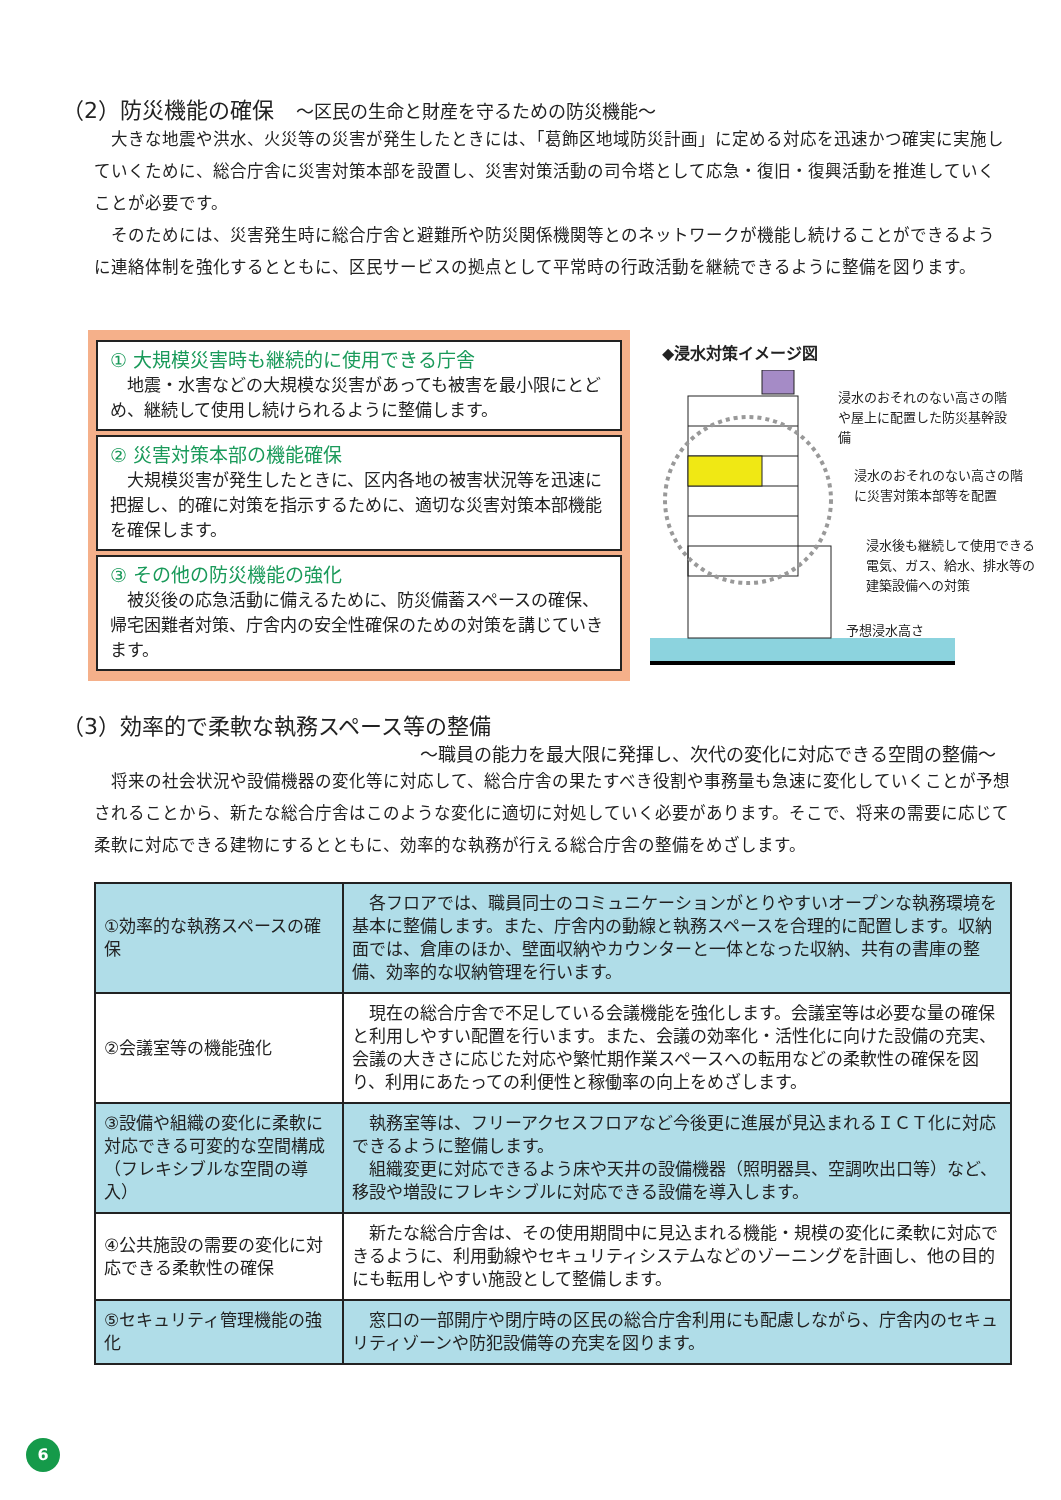（2）防災機能の確保　～区民の生命と財産を守るための防災機能～
大きな地震や洪水、火災等の災害が発生したときには、「葛飾区地域防災計画」に定める対応を迅速かつ確実に実施していくために、総合庁舎に災害対策本部を設置し、災害対策活動の司令塔として応急・復旧・復興活動を推進していくことが必要です。
そのためには、災害発生時に総合庁舎と避難所や防災関係機関等とのネットワークが機能し続けることができるように連絡体制を強化するとともに、区民サービスの拠点として平常時の行政活動を継続できるように整備を図ります。
① 大規模災害時も継続的に使用できる庁舎
　地震・水害などの大規模な災害があっても被害を最小限にとどめ、継続して使用し続けられるように整備します。
② 災害対策本部の機能確保
　大規模災害が発生したときに、区内各地の被害状況等を迅速に把握し、的確に対策を指示するために、適切な災害対策本部機能を確保します。
③ その他の防災機能の強化
　被災後の応急活動に備えるために、防災備蓄スペースの確保、帰宅困難者対策、庁舎内の安全性確保のための対策を講じていきます。
◆浸水対策イメージ図
浸水のおそれのない高さの階や屋上に配置した防災基幹設備
浸水のおそれのない高さの階に災害対策本部等を配置
浸水後も継続して使用できる電気、ガス、給水、排水等の建築設備への対策
予想浸水高さ
（3）効率的で柔軟な執務スペース等の整備
～職員の能力を最大限に発揮し、次代の変化に対応できる空間の整備～
将来の社会状況や設備機器の変化等に対応して、総合庁舎の果たすべき役割や事務量も急速に変化していくことが予想されることから、新たな総合庁舎はこのような変化に適切に対処していく必要があります。そこで、将来の需要に応じて柔軟に対応できる建物にするとともに、効率的な執務が行える総合庁舎の整備をめざします。
| ①効率的な執務スペースの確保 | 各フロアでは、職員同士のコミュニケーションがとりやすいオープンな執務環境を基本に整備します。また、庁舎内の動線と執務スペースを合理的に配置します。収納面では、倉庫のほか、壁面収納やカウンターと一体となった収納、共有の書庫の整備、効率的な収納管理を行います。 |
| ②会議室等の機能強化 | 現在の総合庁舎で不足している会議機能を強化します。会議室等は必要な量の確保と利用しやすい配置を行います。また、会議の効率化・活性化に向けた設備の充実、会議の大きさに応じた対応や繁忙期作業スペースへの転用などの柔軟性の確保を図り、利用にあたっての利便性と稼働率の向上をめざします。 |
| ③設備や組織の変化に柔軟に対応できる可変的な空間構成（フレキシブルな空間の導入） | 執務室等は、フリーアクセスフロアなど今後更に進展が見込まれるＩＣＴ化に対応できるように整備します。 組織変更に対応できるよう床や天井の設備機器（照明器具、空調吹出口等）など、移設や増設にフレキシブルに対応できる設備を導入します。 |
| ④公共施設の需要の変化に対応できる柔軟性の確保 | 新たな総合庁舎は、その使用期間中に見込まれる機能・規模の変化に柔軟に対応できるように、利用動線やセキュリティシステムなどのゾーニングを計画し、他の目的にも転用しやすい施設として整備します。 |
| ⑤セキュリティ管理機能の強化 | 窓口の一部開庁や閉庁時の区民の総合庁舎利用にも配慮しながら、庁舎内のセキュリティゾーンや防犯設備等の充実を図ります。 |
6